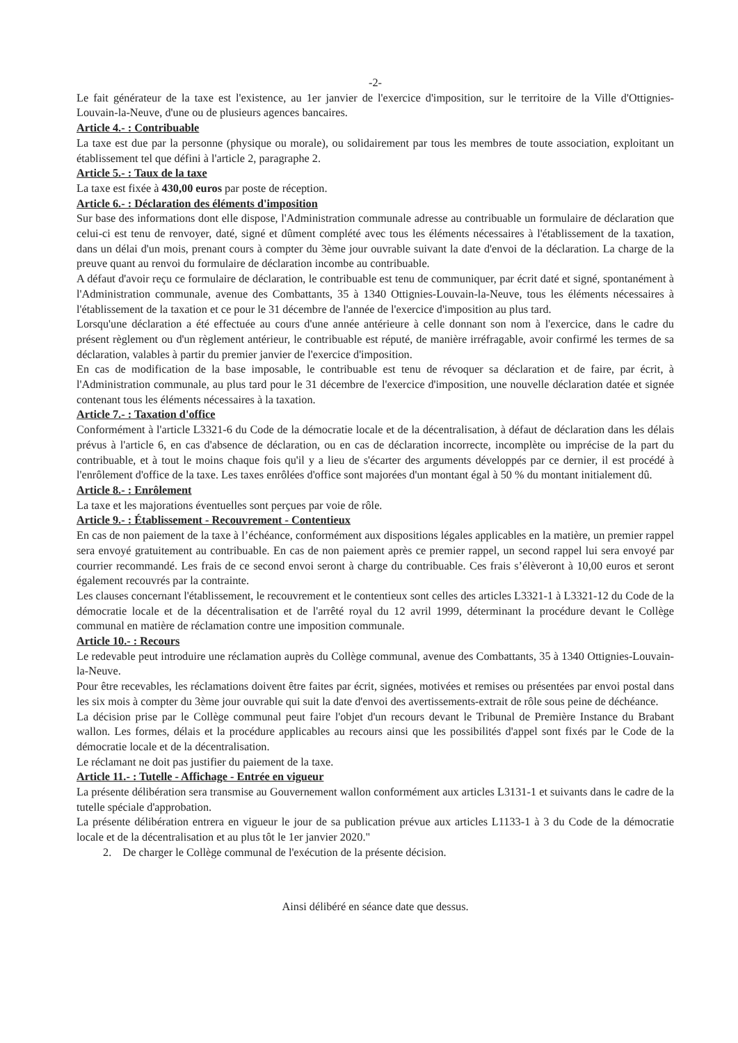-2-
Le fait générateur de la taxe est l'existence, au 1er janvier de l'exercice d'imposition, sur le territoire de la Ville d'Ottignies-Louvain-la-Neuve, d'une ou de plusieurs agences bancaires.
Article 4.- : Contribuable
La taxe est due par la personne (physique ou morale), ou solidairement par tous les membres de toute association, exploitant un établissement tel que défini à l'article 2, paragraphe 2.
Article 5.- : Taux de la taxe
La taxe est fixée à 430,00 euros par poste de réception.
Article 6.- : Déclaration des éléments d'imposition
Sur base des informations dont elle dispose, l'Administration communale adresse au contribuable un formulaire de déclaration que celui-ci est tenu de renvoyer, daté, signé et dûment complété avec tous les éléments nécessaires à l'établissement de la taxation, dans un délai d'un mois, prenant cours à compter du 3ème jour ouvrable suivant la date d'envoi de la déclaration. La charge de la preuve quant au renvoi du formulaire de déclaration incombe au contribuable.
A défaut d'avoir reçu ce formulaire de déclaration, le contribuable est tenu de communiquer, par écrit daté et signé, spontanément à l'Administration communale, avenue des Combattants, 35 à 1340 Ottignies-Louvain-la-Neuve, tous les éléments nécessaires à l'établissement de la taxation et ce pour le 31 décembre de l'année de l'exercice d'imposition au plus tard.
Lorsqu'une déclaration a été effectuée au cours d'une année antérieure à celle donnant son nom à l'exercice, dans le cadre du présent règlement ou d'un règlement antérieur, le contribuable est réputé, de manière irréfragable, avoir confirmé les termes de sa déclaration, valables à partir du premier janvier de l'exercice d'imposition.
En cas de modification de la base imposable, le contribuable est tenu de révoquer sa déclaration et de faire, par écrit, à l'Administration communale, au plus tard pour le 31 décembre de l'exercice d'imposition, une nouvelle déclaration datée et signée contenant tous les éléments nécessaires à la taxation.
Article 7.- : Taxation d'office
Conformément à l'article L3321-6 du Code de la démocratie locale et de la décentralisation, à défaut de déclaration dans les délais prévus à l'article 6, en cas d'absence de déclaration, ou en cas de déclaration incorrecte, incomplète ou imprécise de la part du contribuable, et à tout le moins chaque fois qu'il y a lieu de s'écarter des arguments développés par ce dernier, il est procédé à l'enrôlement d'office de la taxe. Les taxes enrôlées d'office sont majorées d'un montant égal à 50 % du montant initialement dû.
Article 8.- : Enrôlement
La taxe et les majorations éventuelles sont perçues par voie de rôle.
Article 9.- : Établissement - Recouvrement - Contentieux
En cas de non paiement de la taxe à l’échéance, conformément aux dispositions légales applicables en la matière, un premier rappel sera envoyé gratuitement au contribuable. En cas de non paiement après ce premier rappel, un second rappel lui sera envoyé par courrier recommandé. Les frais de ce second envoi seront à charge du contribuable. Ces frais s’élèveront à 10,00 euros et seront également recouvrés par la contrainte.
Les clauses concernant l'établissement, le recouvrement et le contentieux sont celles des articles L3321-1 à L3321-12 du Code de la démocratie locale et de la décentralisation et de l'arrêté royal du 12 avril 1999, déterminant la procédure devant le Collège communal en matière de réclamation contre une imposition communale.
Article 10.- : Recours
Le redevable peut introduire une réclamation auprès du Collège communal, avenue des Combattants, 35 à 1340 Ottignies-Louvain-la-Neuve.
Pour être recevables, les réclamations doivent être faites par écrit, signées, motivées et remises ou présentées par envoi postal dans les six mois à compter du 3ème jour ouvrable qui suit la date d'envoi des avertissements-extrait de rôle sous peine de déchéance.
La décision prise par le Collège communal peut faire l'objet d'un recours devant le Tribunal de Première Instance du Brabant wallon. Les formes, délais et la procédure applicables au recours ainsi que les possibilités d'appel sont fixés par le Code de la démocratie locale et de la décentralisation.
Le réclamant ne doit pas justifier du paiement de la taxe.
Article 11.- : Tutelle - Affichage - Entrée en vigueur
La présente délibération sera transmise au Gouvernement wallon conformément aux articles L3131-1 et suivants dans le cadre de la tutelle spéciale d'approbation.
La présente délibération entrera en vigueur le jour de sa publication prévue aux articles L1133-1 à 3 du Code de la démocratie locale et de la décentralisation et au plus tôt le 1er janvier 2020."
2. De charger le Collège communal de l'exécution de la présente décision.
Ainsi délibéré en séance date que dessus.